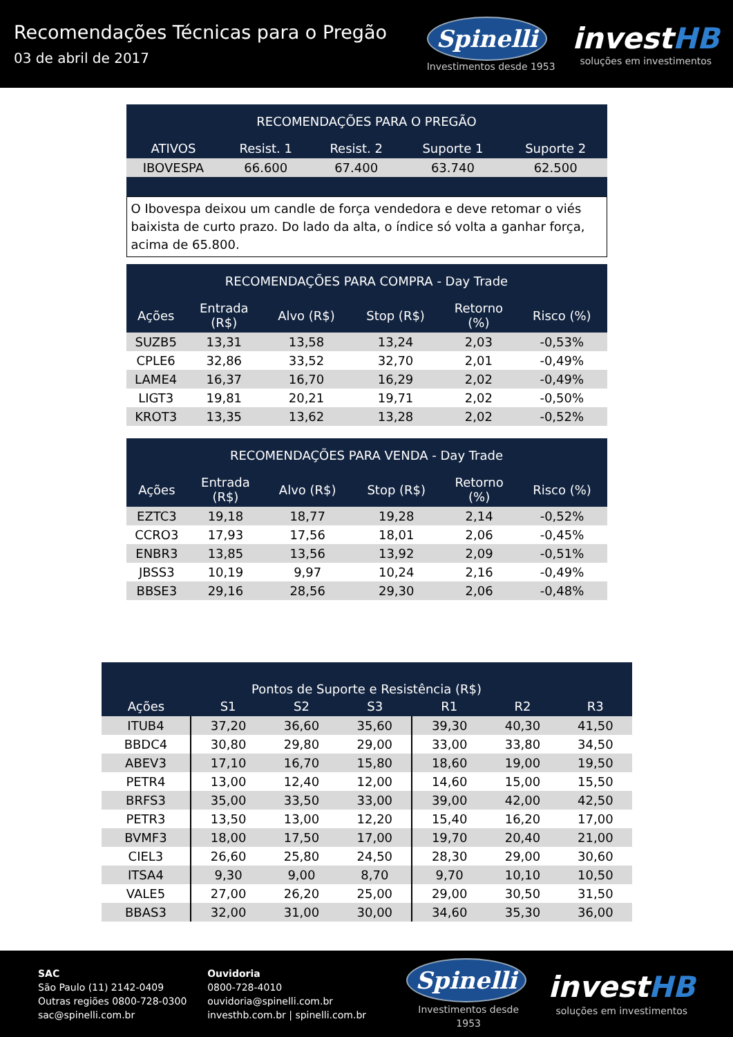Recomendações Técnicas para o Pregão
03 de abril de 2017
Spinelli
Investimentos desde 1953
investHB
soluções em investimentos
| RECOMENDAÇÕES PARA O PREGÃO | | | | |
| --- | --- | --- | --- | --- |
| ATIVOS | Resist. 1 | Resist. 2 | Suporte 1 | Suporte 2 |
| IBOVESPA | 66.600 | 67.400 | 63.740 | 62.500 |
O Ibovespa deixou um candle de força vendedora e deve retomar o viés baixista de curto prazo. Do lado da alta, o índice só volta a ganhar força, acima de 65.800.
| RECOMENDAÇÕES PARA COMPRA - Day Trade | | | | | |
| --- | --- | --- | --- | --- | --- |
| Ações | Entrada (R$) | Alvo (R$) | Stop (R$) | Retorno (%) | Risco (%) |
| SUZB5 | 13,31 | 13,58 | 13,24 | 2,03 | -0,53% |
| CPLE6 | 32,86 | 33,52 | 32,70 | 2,01 | -0,49% |
| LAME4 | 16,37 | 16,70 | 16,29 | 2,02 | -0,49% |
| LIGT3 | 19,81 | 20,21 | 19,71 | 2,02 | -0,50% |
| KROT3 | 13,35 | 13,62 | 13,28 | 2,02 | -0,52% |
| RECOMENDAÇÕES PARA VENDA - Day Trade | | | | | |
| --- | --- | --- | --- | --- | --- |
| Ações | Entrada (R$) | Alvo (R$) | Stop (R$) | Retorno (%) | Risco (%) |
| EZTC3 | 19,18 | 18,77 | 19,28 | 2,14 | -0,52% |
| CCRO3 | 17,93 | 17,56 | 18,01 | 2,06 | -0,45% |
| ENBR3 | 13,85 | 13,56 | 13,92 | 2,09 | -0,51% |
| JBSS3 | 10,19 | 9,97 | 10,24 | 2,16 | -0,49% |
| BBSE3 | 29,16 | 28,56 | 29,30 | 2,06 | -0,48% |
| Pontos de Suporte e Resistência (R$) | | | | | | |
| --- | --- | --- | --- | --- | --- | --- |
| Ações | S1 | S2 | S3 | R1 | R2 | R3 |
| ITUB4 | 37,20 | 36,60 | 35,60 | 39,30 | 40,30 | 41,50 |
| BBDC4 | 30,80 | 29,80 | 29,00 | 33,00 | 33,80 | 34,50 |
| ABEV3 | 17,10 | 16,70 | 15,80 | 18,60 | 19,00 | 19,50 |
| PETR4 | 13,00 | 12,40 | 12,00 | 14,60 | 15,00 | 15,50 |
| BRFS3 | 35,00 | 33,50 | 33,00 | 39,00 | 42,00 | 42,50 |
| PETR3 | 13,50 | 13,00 | 12,20 | 15,40 | 16,20 | 17,00 |
| BVMF3 | 18,00 | 17,50 | 17,00 | 19,70 | 20,40 | 21,00 |
| CIEL3 | 26,60 | 25,80 | 24,50 | 28,30 | 29,00 | 30,60 |
| ITSA4 | 9,30 | 9,00 | 8,70 | 9,70 | 10,10 | 10,50 |
| VALE5 | 27,00 | 26,20 | 25,00 | 29,00 | 30,50 | 31,50 |
| BBAS3 | 32,00 | 31,00 | 30,00 | 34,60 | 35,30 | 36,00 |
SAC
São Paulo (11) 2142-0409
Outras regiões 0800-728-0300
sac@spinelli.com.br
Ouvidoria
0800-728-4010
ouvidoria@spinelli.com.br
investhb.com.br | spinelli.com.br
Spinelli
Investimentos desde 1953
investHB
soluções em investimentos